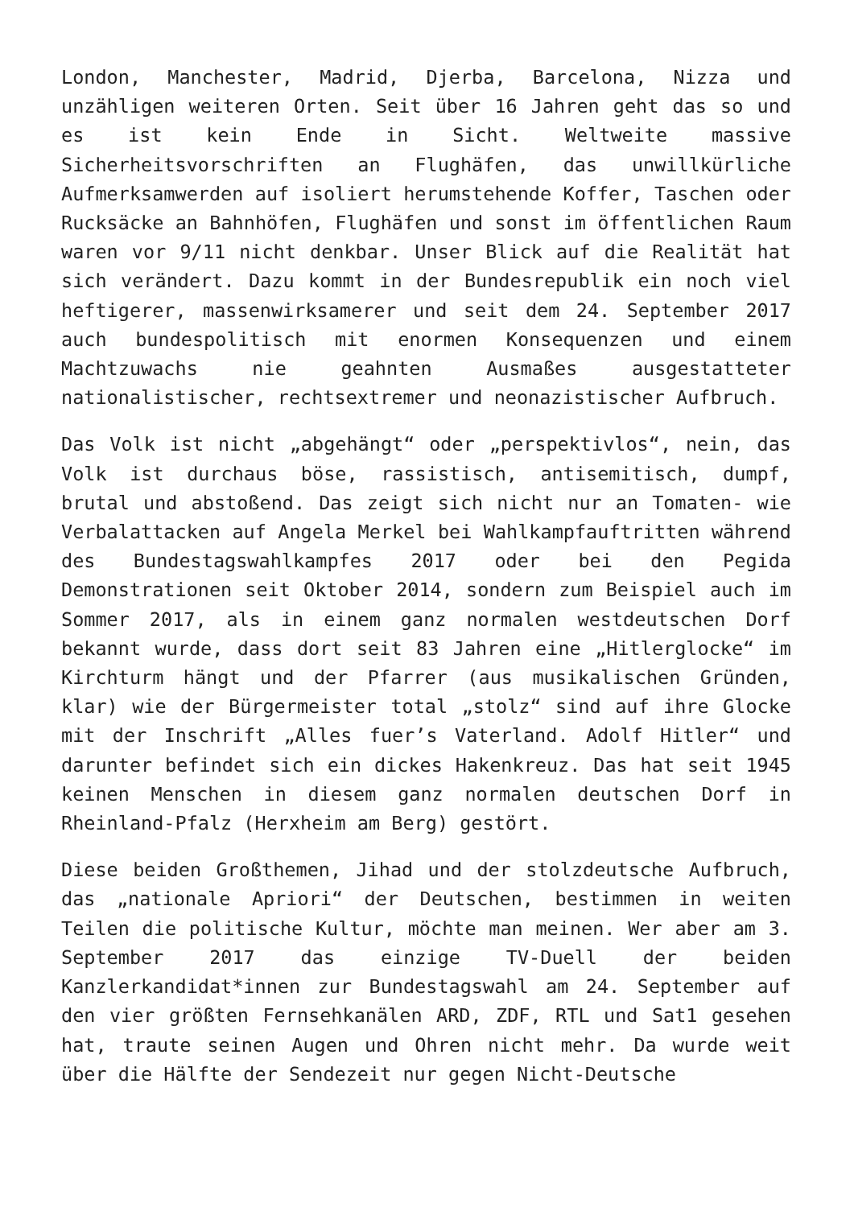London, Manchester, Madrid, Djerba, Barcelona, Nizza und unzähligen weiteren Orten. Seit über 16 Jahren geht das so und es ist kein Ende in Sicht. Weltweite massive Sicherheitsvorschriften an Flughäfen, das unwillkürliche Aufmerksamwerden auf isoliert herumstehende Koffer, Taschen oder Rucksäcke an Bahnhöfen, Flughäfen und sonst im öffentlichen Raum waren vor 9/11 nicht denkbar. Unser Blick auf die Realität hat sich verändert. Dazu kommt in der Bundesrepublik ein noch viel heftigerer, massenwirksamerer und seit dem 24. September 2017 auch bundespolitisch mit enormen Konsequenzen und einem Machtzuwachs nie geahnten Ausmaßes ausgestatteter nationalistischer, rechtsextremer und neonazistischer Aufbruch.
Das Volk ist nicht „abgehängt“ oder „perspektivlos“, nein, das Volk ist durchaus böse, rassistisch, antisemitisch, dumpf, brutal und abstoßend. Das zeigt sich nicht nur an Tomaten- wie Verbalattacken auf Angela Merkel bei Wahlkampfauftritten während des Bundestagswahlkampfes 2017 oder bei den Pegida Demonstrationen seit Oktober 2014, sondern zum Beispiel auch im Sommer 2017, als in einem ganz normalen westdeutschen Dorf bekannt wurde, dass dort seit 83 Jahren eine „Hitlerglocke“ im Kirchturm hängt und der Pfarrer (aus musikalischen Gründen, klar) wie der Bürgermeister total „stolz“ sind auf ihre Glocke mit der Inschrift „Alles fuer’s Vaterland. Adolf Hitler“ und darunter befindet sich ein dickes Hakenkreuz. Das hat seit 1945 keinen Menschen in diesem ganz normalen deutschen Dorf in Rheinland-Pfalz (Herxheim am Berg) gestört.
Diese beiden Großthemen, Jihad und der stolzdeutsche Aufbruch, das „nationale Apriori“ der Deutschen, bestimmen in weiten Teilen die politische Kultur, möchte man meinen. Wer aber am 3. September 2017 das einzige TV-Duell der beiden Kanzlerkandidat*innen zur Bundestagswahl am 24. September auf den vier größten Fernsehkanälen ARD, ZDF, RTL und Sat1 gesehen hat, traute seinen Augen und Ohren nicht mehr. Da wurde weit über die Hälfte der Sendezeit nur gegen Nicht-Deutsche